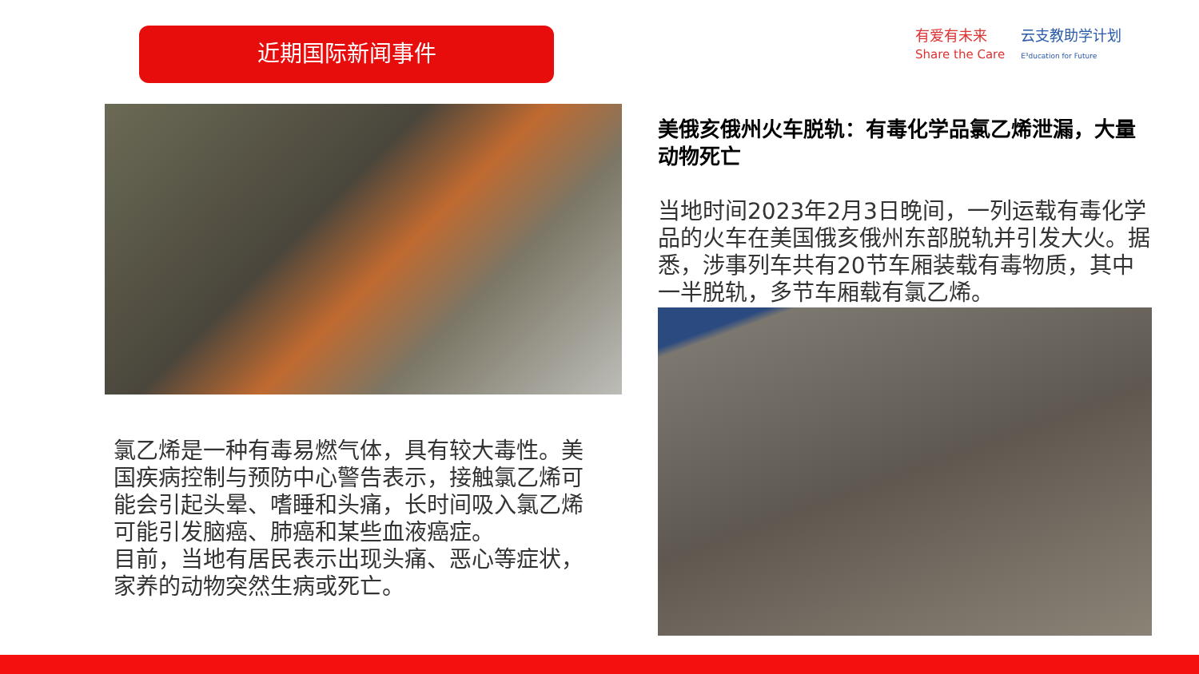近期国际新闻事件
有爱有未来
Share the Care 云支教助学计划
E³ducation for Future
美俄亥俄州火车脱轨：有毒化学品氯乙烯泄漏，大量动物死亡
当地时间2023年2月3日晚间，一列运载有毒化学品的火车在美国俄亥俄州东部脱轨并引发大火。据悉，涉事列车共有20节车厢装载有毒物质，其中一半脱轨，多节车厢载有氯乙烯。
氯乙烯是一种有毒易燃气体，具有较大毒性。美国疾病控制与预防中心警告表示，接触氯乙烯可能会引起头晕、嗜睡和头痛，长时间吸入氯乙烯可能引发脑癌、肺癌和某些血液癌症。
目前，当地有居民表示出现头痛、恶心等症状，家养的动物突然生病或死亡。